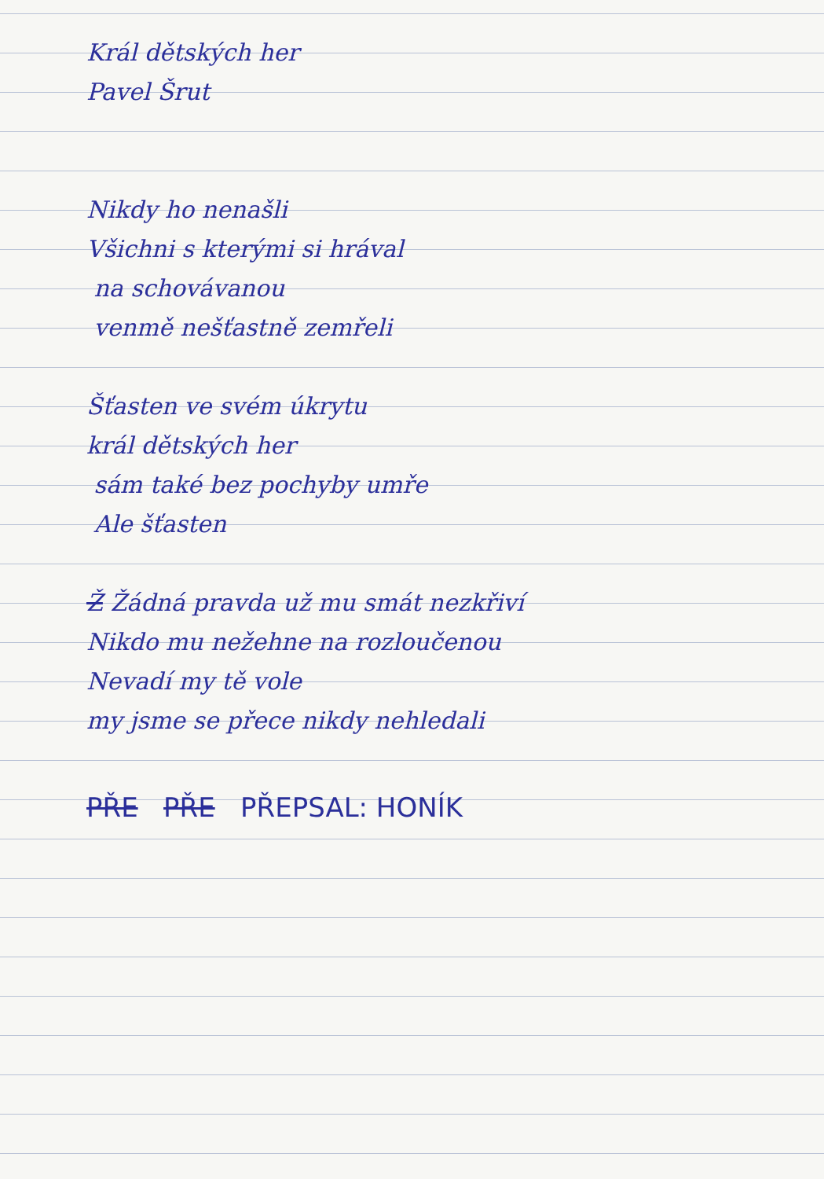Král dětských her
Pavel Šrut
Nikdy ho nenašli
Všichni s kterými si hrával
na schovávanou
venmě nešťastně zemřeli
Šťasten ve svém úkrytu
král dětských her
sám také bez pochyby umře
Ale šťasten
Ž Žádná pravda už mu smát nezkřiví
Nikdo mu nežehne na rozloučenou
Nevadí my tě vole
my jsme se přece nikdy nehledali
PŘE PŘE PŘEPSAL: HONÍK